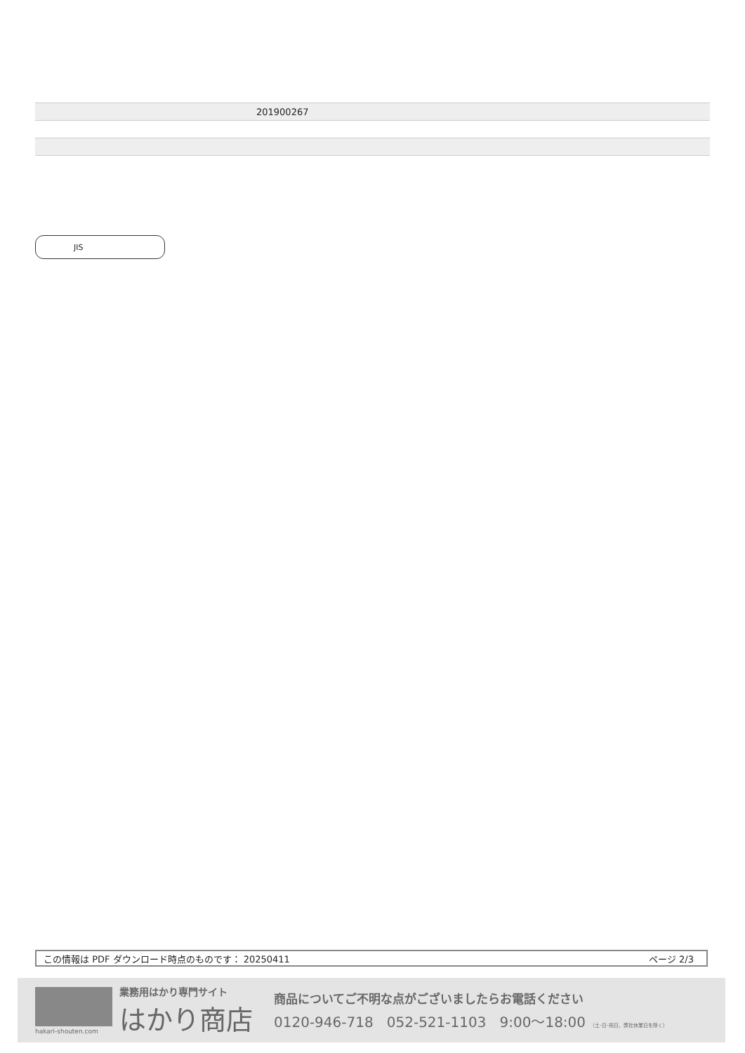| | 201900267 |
JIS
この情報は PDF ダウンロード時点のものです： 20250411 ページ 2/3
hakari-shouten.com
業務用はかり専門サイト
はかり商店
商品についてご不明な点がございましたらお電話ください
0120-946-718 052-521-1103 9:00〜18:00 （土･日･祝日、弊社休業日を除く）